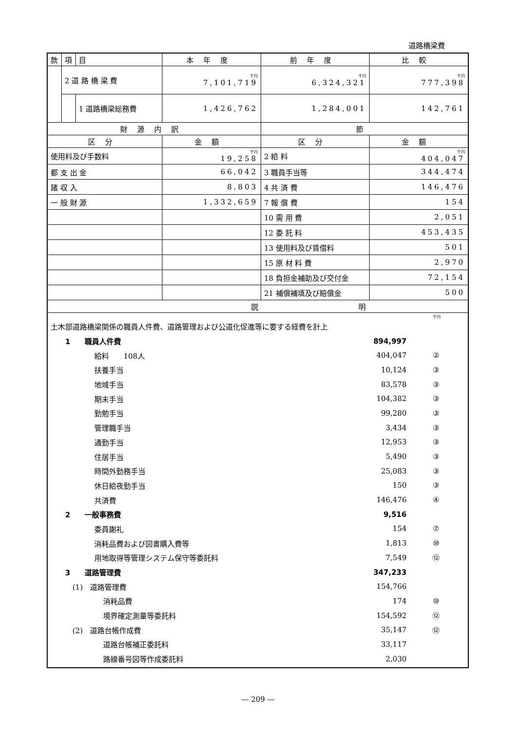道路橋梁費
| 款 | 項 | 目 | 本年度 | 前年度 | 比較 |
| | 2 道 路 橋 梁 費 | | 千円 7,101,719 | 千円 6,324,321 | 千円 777,398 |
| | | 1 道路橋梁総務費 | 1,426,762 | 1,284,001 | 142,761 |
| 財源内訳 | | | | 節 | |
| 区分 | | | 金額 | 区分 | 金額 |
| 使用料及び手数料 | | | 千円 19,258 | 2 給 料 | 千円 404,047 |
| 都 支 出 金 | | | 66,042 | 3 職員手当等 | 344,474 |
| 諸 収 入 | | | 8,803 | 4 共 済 費 | 146,476 |
| 一 般 財 源 | | | 1,332,659 | 7 報 償 費 | 154 |
| | | | | 10 需 用 費 | 2,051 |
| | | | | 12 委 託 料 | 453,435 |
| | | | | 13 使用料及び賃借料 | 501 |
| | | | | 15 原 材 料 費 | 2,970 |
| | | | | 18 負担金補助及び交付金 | 72,154 |
| | | | | 21 補償補填及び賠償金 | 500 |
| 説 | | | | 明 | |
| 千円 土木部道路橋梁関係の職員人件費、道路管理および公道化促進等に要する経費を計上 1 職員人件費 894,997 給料 108人 404,047 ② 扶養手当 10,124 ③ 地域手当 83,578 ③ 期末手当 104,382 ③ 勤勉手当 99,280 ③ 管理職手当 3,434 ③ 通勤手当 12,953 ③ 住居手当 5,490 ③ 時間外勤務手当 25,083 ③ 休日給夜勤手当 150 ③ 共済費 146,476 ④ 2 一般事務費 9,516 委員謝礼 154 ⑦ 消耗品費および図書購入費等 1,813 ⑩ 用地取得等管理システム保守等委託料 7,549 ⑫ 3 道路管理費 347,233 (1) 道路管理費 154,766 消耗品費 174 ⑩ 境界確定測量等委託料 154,592 ⑫ (2) 道路台帳作成費 35,147 ⑫ 道路台帳補正委託料 33,117 路線番号図等作成委託料 2,030 | | | | | |
― 209 ―